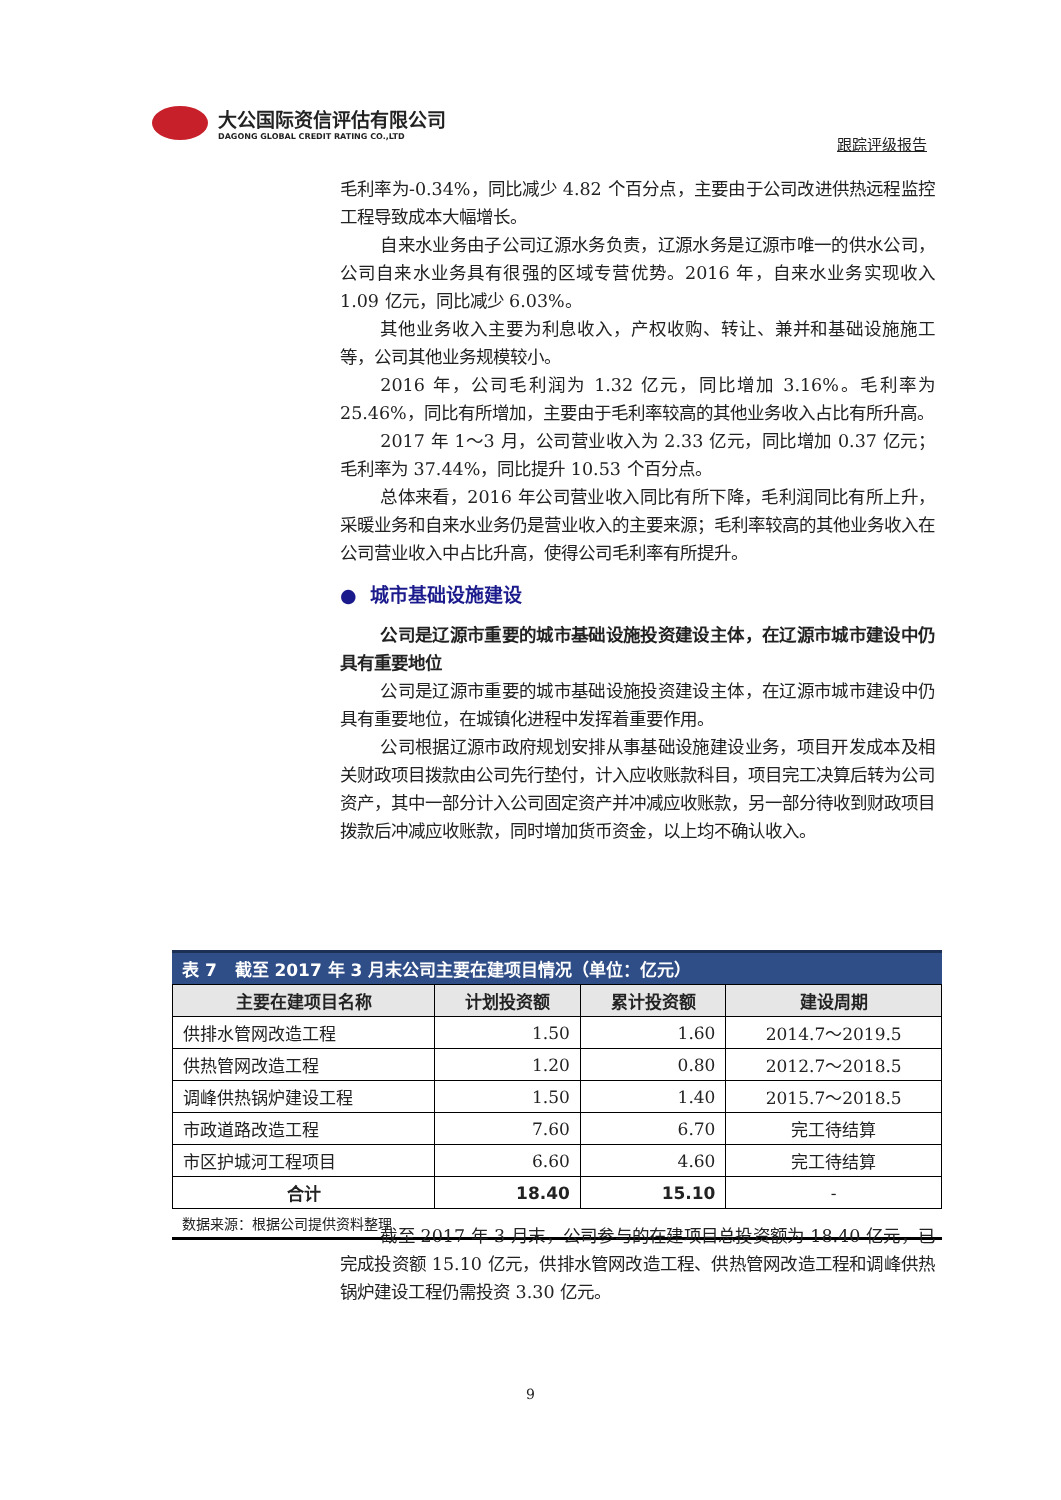大公国际资信评估有限公司
DAGONG GLOBAL CREDIT RATING CO.,LTD
跟踪评级报告
毛利率为-0.34%，同比减少 4.82 个百分点，主要由于公司改进供热远程监控工程导致成本大幅增长。
自来水业务由子公司辽源水务负责，辽源水务是辽源市唯一的供水公司，公司自来水业务具有很强的区域专营优势。2016 年，自来水业务实现收入 1.09 亿元，同比减少 6.03%。
其他业务收入主要为利息收入，产权收购、转让、兼并和基础设施施工等，公司其他业务规模较小。
2016 年，公司毛利润为 1.32 亿元，同比增加 3.16%。毛利率为 25.46%，同比有所增加，主要由于毛利率较高的其他业务收入占比有所升高。
2017 年 1～3 月，公司营业收入为 2.33 亿元，同比增加 0.37 亿元；毛利率为 37.44%，同比提升 10.53 个百分点。
总体来看，2016 年公司营业收入同比有所下降，毛利润同比有所上升，采暖业务和自来水业务仍是营业收入的主要来源；毛利率较高的其他业务收入在公司营业收入中占比升高，使得公司毛利率有所提升。
● 城市基础设施建设
公司是辽源市重要的城市基础设施投资建设主体，在辽源市城市建设中仍具有重要地位
公司是辽源市重要的城市基础设施投资建设主体，在辽源市城市建设中仍具有重要地位，在城镇化进程中发挥着重要作用。
公司根据辽源市政府规划安排从事基础设施建设业务，项目开发成本及相关财政项目拨款由公司先行垫付，计入应收账款科目，项目完工决算后转为公司资产，其中一部分计入公司固定资产并冲减应收账款，另一部分待收到财政项目拨款后冲减应收账款，同时增加货币资金，以上均不确认收入。
表 7 截至 2017 年 3 月末公司主要在建项目情况（单位：亿元）
| 主要在建项目名称 | 计划投资额 | 累计投资额 | 建设周期 |
| --- | --- | --- | --- |
| 供排水管网改造工程 | 1.50 | 1.60 | 2014.7～2019.5 |
| 供热管网改造工程 | 1.20 | 0.80 | 2012.7～2018.5 |
| 调峰供热锅炉建设工程 | 1.50 | 1.40 | 2015.7～2018.5 |
| 市政道路改造工程 | 7.60 | 6.70 | 完工待结算 |
| 市区护城河工程项目 | 6.60 | 4.60 | 完工待结算 |
| 合计 | 18.40 | 15.10 | - |
数据来源：根据公司提供资料整理
截至 2017 年 3 月末，公司参与的在建项目总投资额为 18.40 亿元，已完成投资额 15.10 亿元，供排水管网改造工程、供热管网改造工程和调峰供热锅炉建设工程仍需投资 3.30 亿元。
9